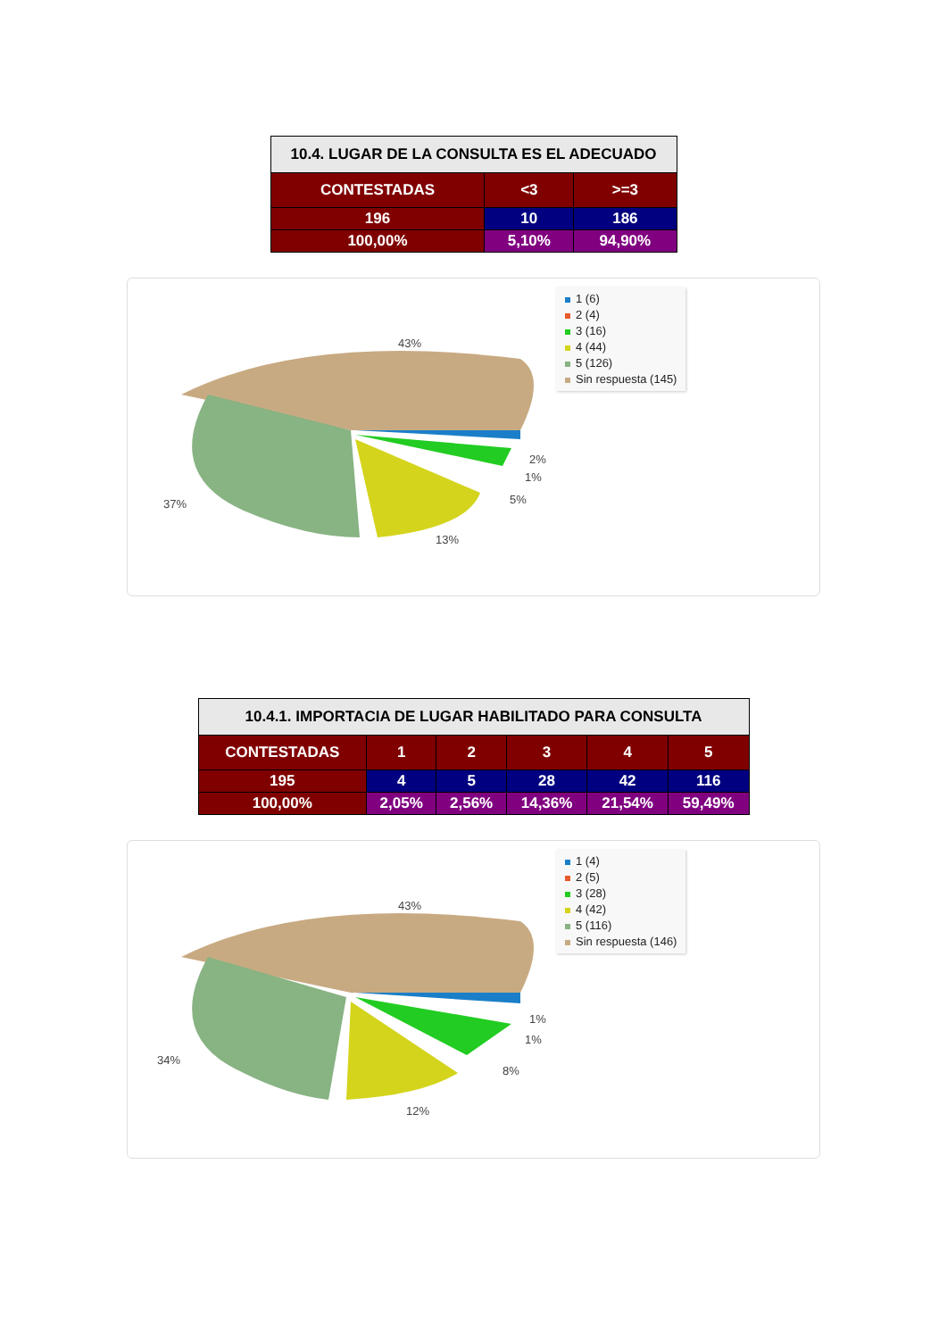| 10.4. LUGAR DE LA CONSULTA ES EL ADECUADO | | |
| --- | --- | --- |
| CONTESTADAS | <3 | >=3 |
| 196 | 10 | 186 |
| 100,00% | 5,10% | 94,90% |
1 (6)
2 (4)
3 (16)
4 (44)
5 (126)
Sin respuesta (145)
43%
2%
1%
5%
13%
37%
| 10.4.1. IMPORTACIA DE LUGAR HABILITADO PARA CONSULTA | | | | | |
| --- | --- | --- | --- | --- | --- |
| CONTESTADAS | 1 | 2 | 3 | 4 | 5 |
| 195 | 4 | 5 | 28 | 42 | 116 |
| 100,00% | 2,05% | 2,56% | 14,36% | 21,54% | 59,49% |
1 (4)
2 (5)
3 (28)
4 (42)
5 (116)
Sin respuesta (146)
43%
1%
1%
8%
12%
34%